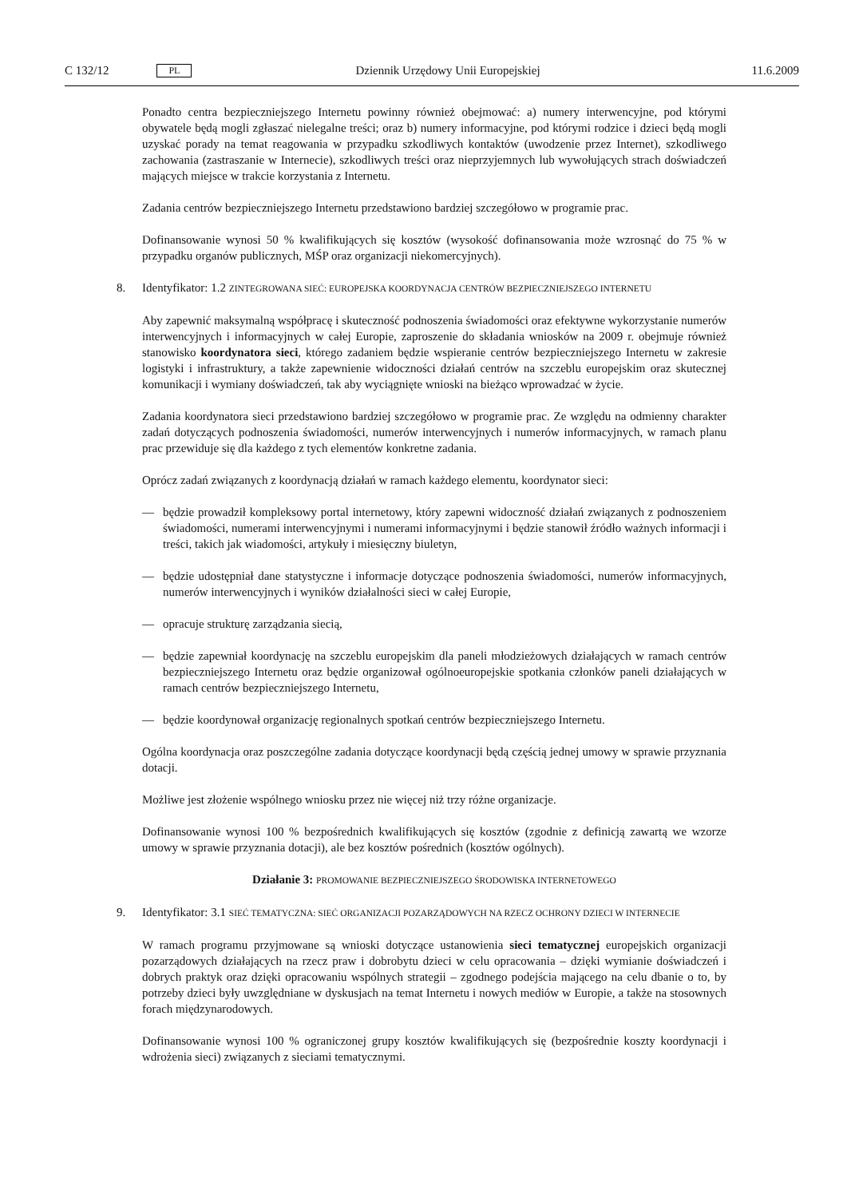C 132/12 PL Dziennik Urzędowy Unii Europejskiej 11.6.2009
Ponadto centra bezpieczniejszego Internetu powinny również obejmować: a) numery interwencyjne, pod którymi obywatele będą mogli zgłaszać nielegalne treści; oraz b) numery informacyjne, pod którymi rodzice i dzieci będą mogli uzyskać porady na temat reagowania w przypadku szkodliwych kontaktów (uwodzenie przez Internet), szkodliwego zachowania (zastraszanie w Internecie), szkodliwych treści oraz nieprzyjemnych lub wywołujących strach doświadczeń mających miejsce w trakcie korzystania z Internetu.
Zadania centrów bezpieczniejszego Internetu przedstawiono bardziej szczegółowo w programie prac.
Dofinansowanie wynosi 50 % kwalifikujących się kosztów (wysokość dofinansowania może wzrosnąć do 75 % w przypadku organów publicznych, MŚP oraz organizacji niekomercyjnych).
8. Identyfikator: 1.2 ZINTEGROWANA SIEĆ: EUROPEJSKA KOORDYNACJA CENTRÓW BEZPIECZNIEJSZEGO INTERNETU
Aby zapewnić maksymalną współpracę i skuteczność podnoszenia świadomości oraz efektywne wykorzystanie numerów interwencyjnych i informacyjnych w całej Europie, zaproszenie do składania wniosków na 2009 r. obejmuje również stanowisko koordynatora sieci, którego zadaniem będzie wspieranie centrów bezpieczniejszego Internetu w zakresie logistyki i infrastruktury, a także zapewnienie widoczności działań centrów na szczeblu europejskim oraz skutecznej komunikacji i wymiany doświadczeń, tak aby wyciągnięte wnioski na bieżąco wprowadzać w życie.
Zadania koordynatora sieci przedstawiono bardziej szczegółowo w programie prac. Ze względu na odmienny charakter zadań dotyczących podnoszenia świadomości, numerów interwencyjnych i numerów informacyjnych, w ramach planu prac przewiduje się dla każdego z tych elementów konkretne zadania.
Oprócz zadań związanych z koordynacją działań w ramach każdego elementu, koordynator sieci:
— będzie prowadził kompleksowy portal internetowy, który zapewni widoczność działań związanych z podnoszeniem świadomości, numerami interwencyjnymi i numerami informacyjnymi i będzie stanowił źródło ważnych informacji i treści, takich jak wiadomości, artykuły i miesięczny biuletyn,
— będzie udostępniał dane statystyczne i informacje dotyczące podnoszenia świadomości, numerów informacyjnych, numerów interwencyjnych i wyników działalności sieci w całej Europie,
— opracuje strukturę zarządzania siecią,
— będzie zapewniał koordynację na szczeblu europejskim dla paneli młodzieżowych działających w ramach centrów bezpieczniejszego Internetu oraz będzie organizował ogólnoeuropejskie spotkania członków paneli działających w ramach centrów bezpieczniejszego Internetu,
— będzie koordynował organizację regionalnych spotkań centrów bezpieczniejszego Internetu.
Ogólna koordynacja oraz poszczególne zadania dotyczące koordynacji będą częścią jednej umowy w sprawie przyznania dotacji.
Możliwe jest złożenie wspólnego wniosku przez nie więcej niż trzy różne organizacje.
Dofinansowanie wynosi 100 % bezpośrednich kwalifikujących się kosztów (zgodnie z definicją zawartą we wzorze umowy w sprawie przyznania dotacji), ale bez kosztów pośrednich (kosztów ogólnych).
Działanie 3: PROMOWANIE BEZPIECZNIEJSZEGO ŚRODOWISKA INTERNETOWEGO
9. Identyfikator: 3.1 SIEĆ TEMATYCZNA: SIEĆ ORGANIZACJI POZARZĄDOWYCH NA RZECZ OCHRONY DZIECI W INTERNECIE
W ramach programu przyjmowane są wnioski dotyczące ustanowienia sieci tematycznej europejskich organizacji pozarządowych działających na rzecz praw i dobrobytu dzieci w celu opracowania – dzięki wymianie doświadczeń i dobrych praktyk oraz dzięki opracowaniu wspólnych strategii – zgodnego podejścia mającego na celu dbanie o to, by potrzeby dzieci były uwzględniane w dyskusjach na temat Internetu i nowych mediów w Europie, a także na stosownych forach międzynarodowych.
Dofinansowanie wynosi 100 % ograniczonej grupy kosztów kwalifikujących się (bezpośrednie koszty koordynacji i wdrożenia sieci) związanych z sieciami tematycznymi.